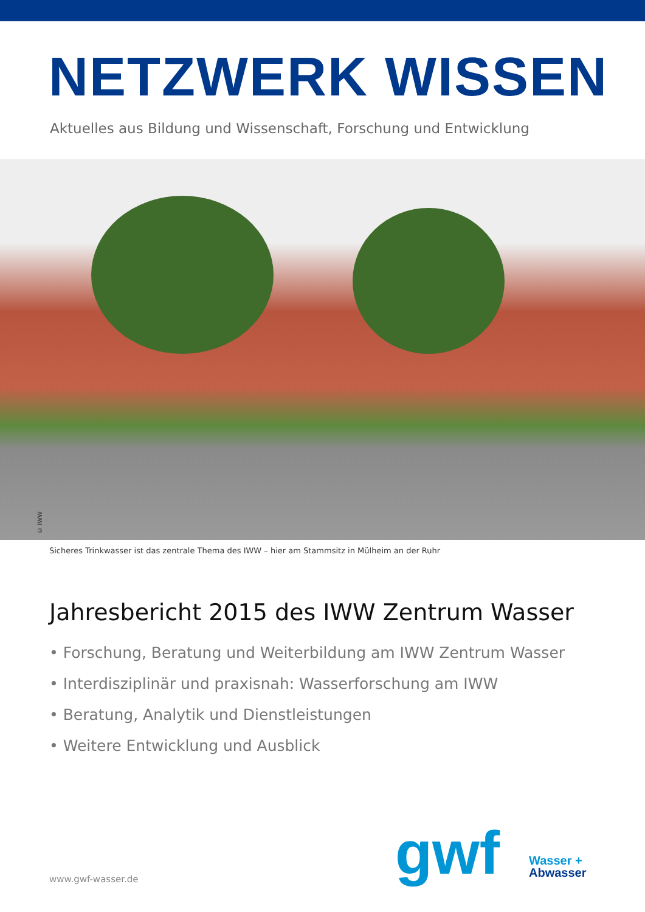NETZWERK WISSEN
Aktuelles aus Bildung und Wissenschaft, Forschung und Entwicklung
© IWW
Sicheres Trinkwasser ist das zentrale Thema des IWW – hier am Stammsitz in Mülheim an der Ruhr
Jahresbericht 2015 des IWW Zentrum Wasser
• Forschung, Beratung und Weiterbildung am IWW Zentrum Wasser
• Interdisziplinär und praxisnah: Wasserforschung am IWW
• Beratung, Analytik und Dienstleistungen
• Weitere Entwicklung und Ausblick
www.gwf-wasser.de gwf
Wasser +
Abwasser